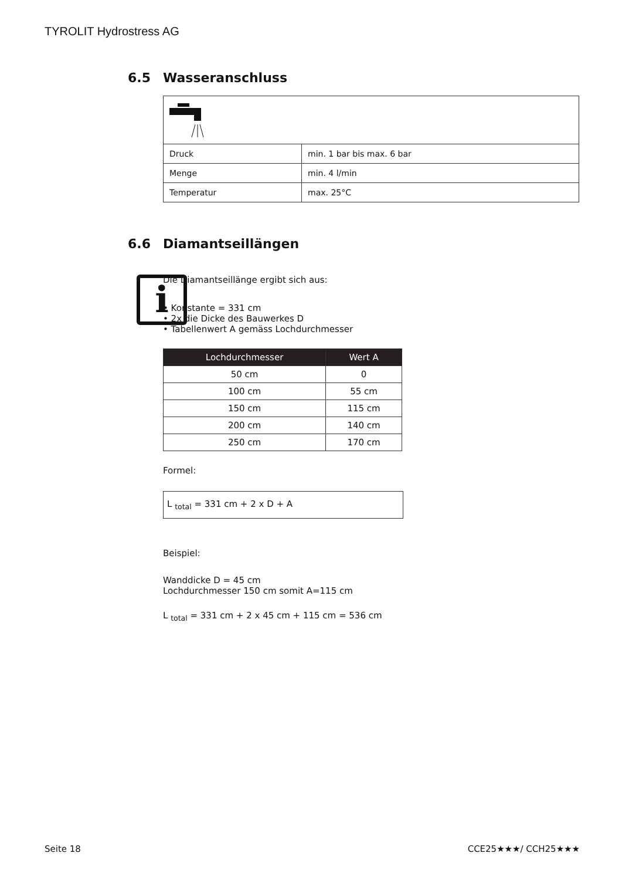TYROLIT Hydrostress AG
6.5 Wasseranschluss
| Druck | min. 1 bar bis max. 6 bar |
| Menge | min. 4 l/min |
| Temperatur | max. 25°C |
6.6 Diamantseillängen
i
Die Diamantseillänge ergibt sich aus:
• Konstante = 331 cm
• 2x die Dicke des Bauwerkes D
• Tabellenwert A gemäss Lochdurchmesser
| Lochdurchmesser | Wert A |
| --- | --- |
| 50 cm | 0 |
| 100 cm | 55 cm |
| 150 cm | 115 cm |
| 200 cm | 140 cm |
| 250 cm | 170 cm |
Formel:
L <sub>total</sub> = 331 cm + 2 x D + A
Beispiel:
Wanddicke D = 45 cm
Lochdurchmesser 150 cm somit A=115 cm
L <sub>total</sub> = 331 cm + 2 x 45 cm + 115 cm = 536 cm
Seite 18 CCE25★★★/ CCH25★★★